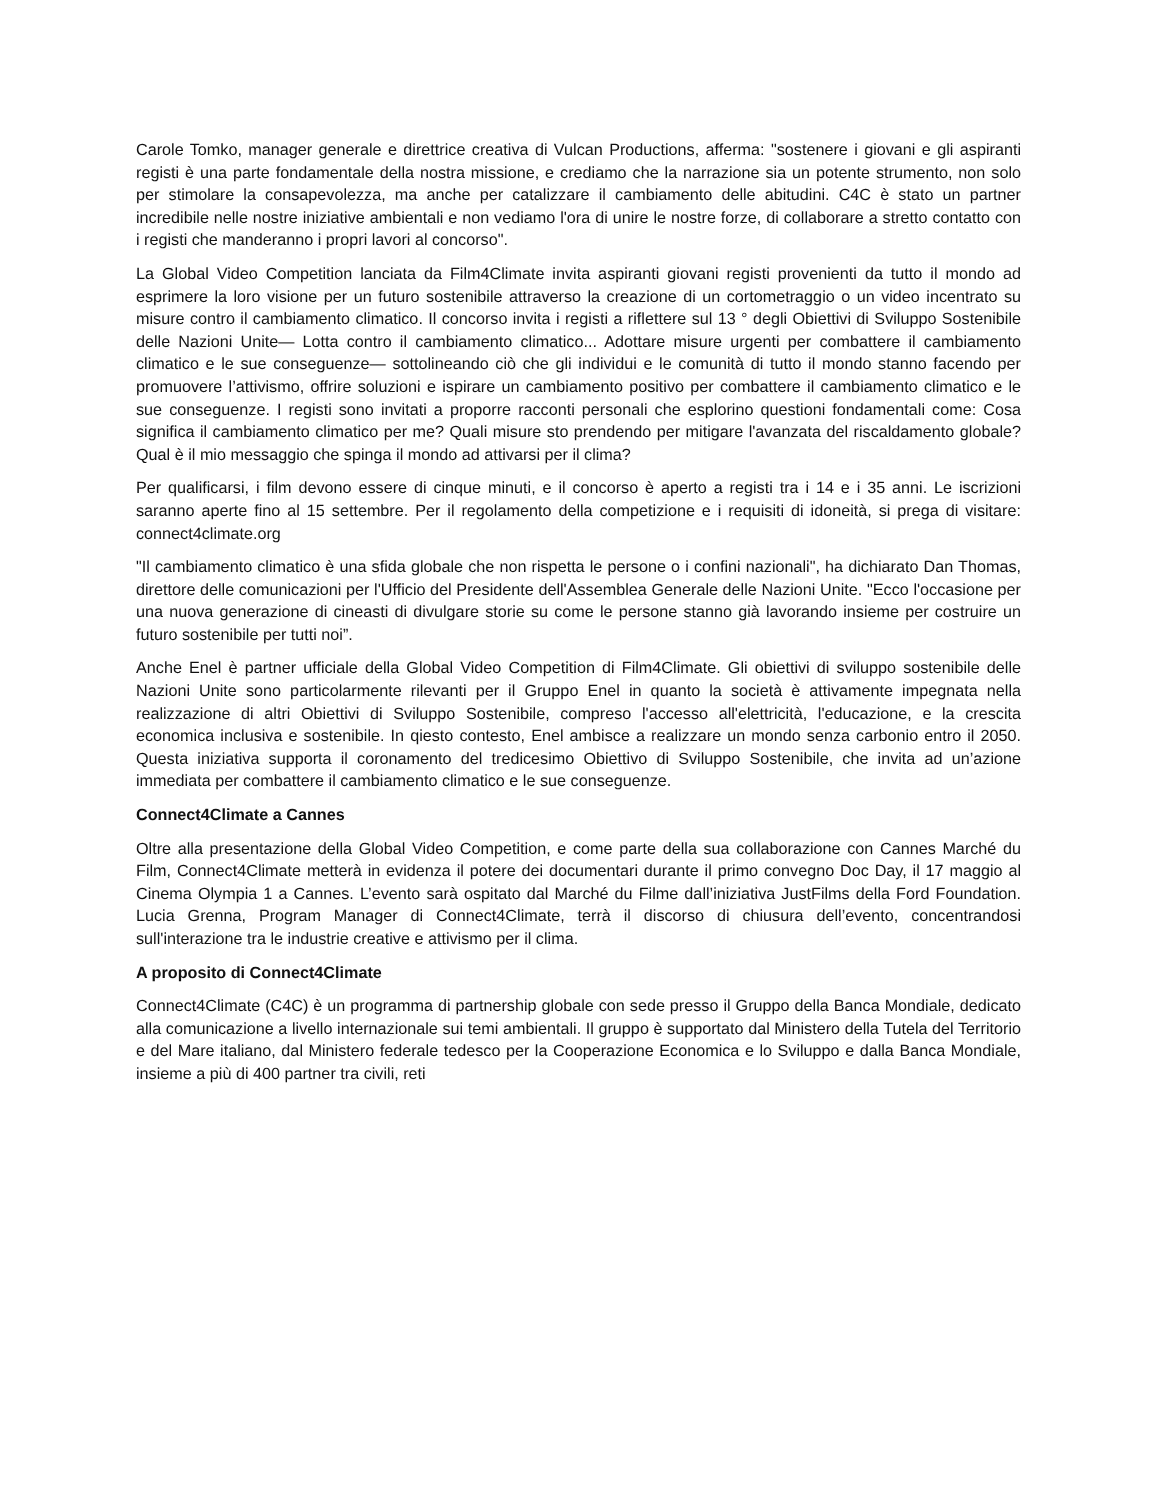Carole Tomko, manager generale e direttrice creativa di Vulcan Productions, afferma: "sostenere i giovani e gli aspiranti registi è una parte fondamentale della nostra missione, e crediamo che la narrazione sia un potente strumento, non solo per stimolare la consapevolezza, ma anche per catalizzare il cambiamento delle abitudini. C4C è stato un partner incredibile nelle nostre iniziative ambientali e non vediamo l'ora di unire le nostre forze, di collaborare a stretto contatto con i registi che manderanno i propri lavori al concorso".
La Global Video Competition lanciata da Film4Climate invita aspiranti giovani registi provenienti da tutto il mondo ad esprimere la loro visione per un futuro sostenibile attraverso la creazione di un cortometraggio o un video incentrato su misure contro il cambiamento climatico. Il concorso invita i registi a riflettere sul 13 ° degli Obiettivi di Sviluppo Sostenibile delle Nazioni Unite— Lotta contro il cambiamento climatico... Adottare misure urgenti per combattere il cambiamento climatico e le sue conseguenze— sottolineando ciò che gli individui e le comunità di tutto il mondo stanno facendo per promuovere l’attivismo, offrire soluzioni e ispirare un cambiamento positivo per combattere il cambiamento climatico e le sue conseguenze. I registi sono invitati a proporre racconti personali che esplorino questioni fondamentali come: Cosa significa il cambiamento climatico per me? Quali misure sto prendendo per mitigare l'avanzata del riscaldamento globale? Qual è il mio messaggio che spinga il mondo ad attivarsi per il clima?
Per qualificarsi, i film devono essere di cinque minuti, e il concorso è aperto a registi tra i 14 e i 35 anni. Le iscrizioni saranno aperte fino al 15 settembre. Per il regolamento della competizione e i requisiti di idoneità, si prega di visitare: connect4climate.org
"Il cambiamento climatico è una sfida globale che non rispetta le persone o i confini nazionali", ha dichiarato Dan Thomas, direttore delle comunicazioni per l'Ufficio del Presidente dell'Assemblea Generale delle Nazioni Unite. "Ecco l'occasione per una nuova generazione di cineasti di divulgare storie su come le persone stanno già lavorando insieme per costruire un futuro sostenibile per tutti noi”.
Anche Enel è partner ufficiale della Global Video Competition di Film4Climate. Gli obiettivi di sviluppo sostenibile delle Nazioni Unite sono particolarmente rilevanti per il Gruppo Enel in quanto la società è attivamente impegnata nella realizzazione di altri Obiettivi di Sviluppo Sostenibile, compreso l'accesso all'elettricità, l'educazione, e la crescita economica inclusiva e sostenibile. In qiesto contesto, Enel ambisce a realizzare un mondo senza carbonio entro il 2050. Questa iniziativa supporta il coronamento del tredicesimo Obiettivo di Sviluppo Sostenibile, che invita ad un’azione immediata per combattere il cambiamento climatico e le sue conseguenze.
Connect4Climate a Cannes
Oltre alla presentazione della Global Video Competition, e come parte della sua collaborazione con Cannes Marché du Film, Connect4Climate metterà in evidenza il potere dei documentari durante il primo convegno Doc Day, il 17 maggio al Cinema Olympia 1 a Cannes. L’evento sarà ospitato dal Marché du Filme dall’iniziativa JustFilms della Ford Foundation. Lucia Grenna, Program Manager di Connect4Climate, terrà il discorso di chiusura dell’evento, concentrandosi sull'interazione tra le industrie creative e attivismo per il clima.
A proposito di Connect4Climate
Connect4Climate (C4C) è un programma di partnership globale con sede presso il Gruppo della Banca Mondiale, dedicato alla comunicazione a livello internazionale sui temi ambientali. Il gruppo è supportato dal Ministero della Tutela del Territorio e del Mare italiano, dal Ministero federale tedesco per la Cooperazione Economica e lo Sviluppo e dalla Banca Mondiale, insieme a più di 400 partner tra civili, reti